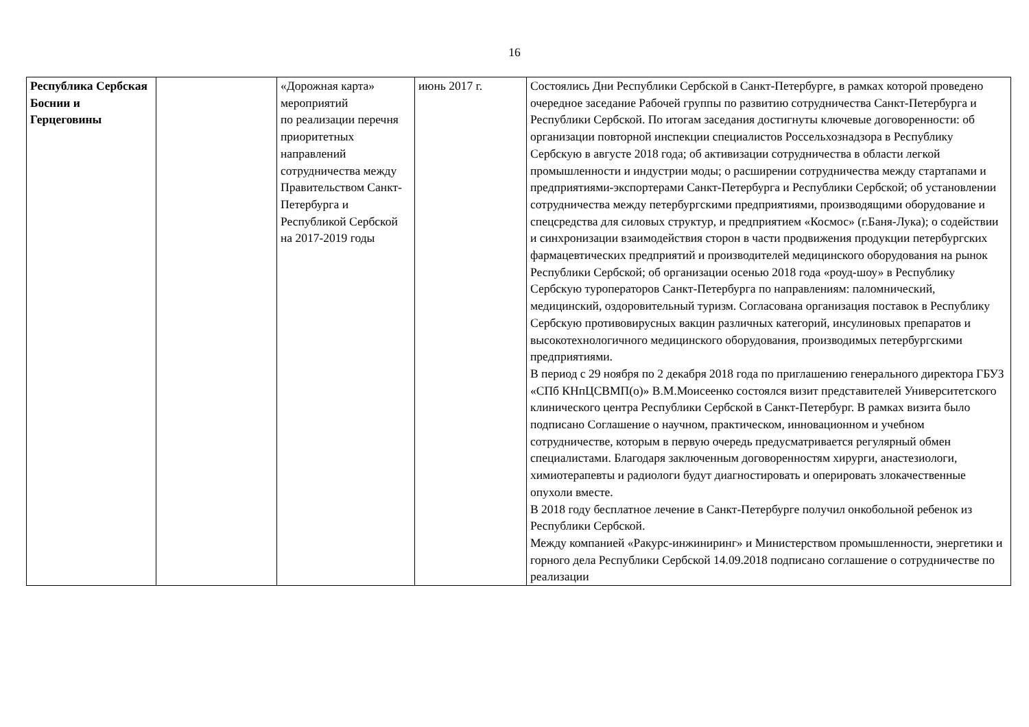16
| Республика Сербская Боснии и Герцеговины | | «Дорожная карта» мероприятий по реализации перечня приоритетных направлений сотрудничества между Правительством Санкт-Петербурга и Республикой Сербской на 2017-2019 годы | июнь 2017 г. | Состоялись Дни Республики Сербской в Санкт-Петербурге, в рамках которой проведено очередное заседание Рабочей группы по развитию сотрудничества Санкт-Петербурга и Республики Сербской. По итогам заседания достигнуты ключевые договоренности: об организации повторной инспекции специалистов Россельхознадзора в Республику Сербскую в августе 2018 года; об активизации сотрудничества в области легкой промышленности и индустрии моды; о расширении сотрудничества между стартапами и предприятиями-экспортерами Санкт-Петербурга и Республики Сербской; об установлении сотрудничества между петербургскими предприятиями, производящими оборудование и спецсредства для силовых структур, и предприятием «Космос» (г.Баня-Лука); о содействии и синхронизации взаимодействия сторон в части продвижения продукции петербургских фармацевтических предприятий и производителей медицинского оборудования на рынок Республики Сербской; об организации осенью 2018 года «роуд-шоу» в Республику Сербскую туроператоров Санкт-Петербурга по направлениям: паломнический, медицинский, оздоровительный туризм. Согласована организация поставок в Республику Сербскую противовирусных вакцин различных категорий, инсулиновых препаратов и высокотехнологичного медицинского оборудования, производимых петербургскими предприятиями. В период с 29 ноября по 2 декабря 2018 года по приглашению генерального директора ГБУЗ «СПб КНпЦСВМП(о)» В.М.Моисеенко состоялся визит представителей Университетского клинического центра Республики Сербской в Санкт-Петербург. В рамках визита было подписано Соглашение о научном, практическом, инновационном и учебном сотрудничестве, которым в первую очередь предусматривается регулярный обмен специалистами. Благодаря заключенным договоренностям хирурги, анастезиологи, химиотерапевты и радиологи будут диагностировать и оперировать злокачественные опухоли вместе. В 2018 году бесплатное лечение в Санкт-Петербурге получил онкобольной ребенок из Республики Сербской. Между компанией «Ракурс-инжиниринг» и Министерством промышленности, энергетики и горного дела Республики Сербской 14.09.2018 подписано соглашение о сотрудничестве по реализации |